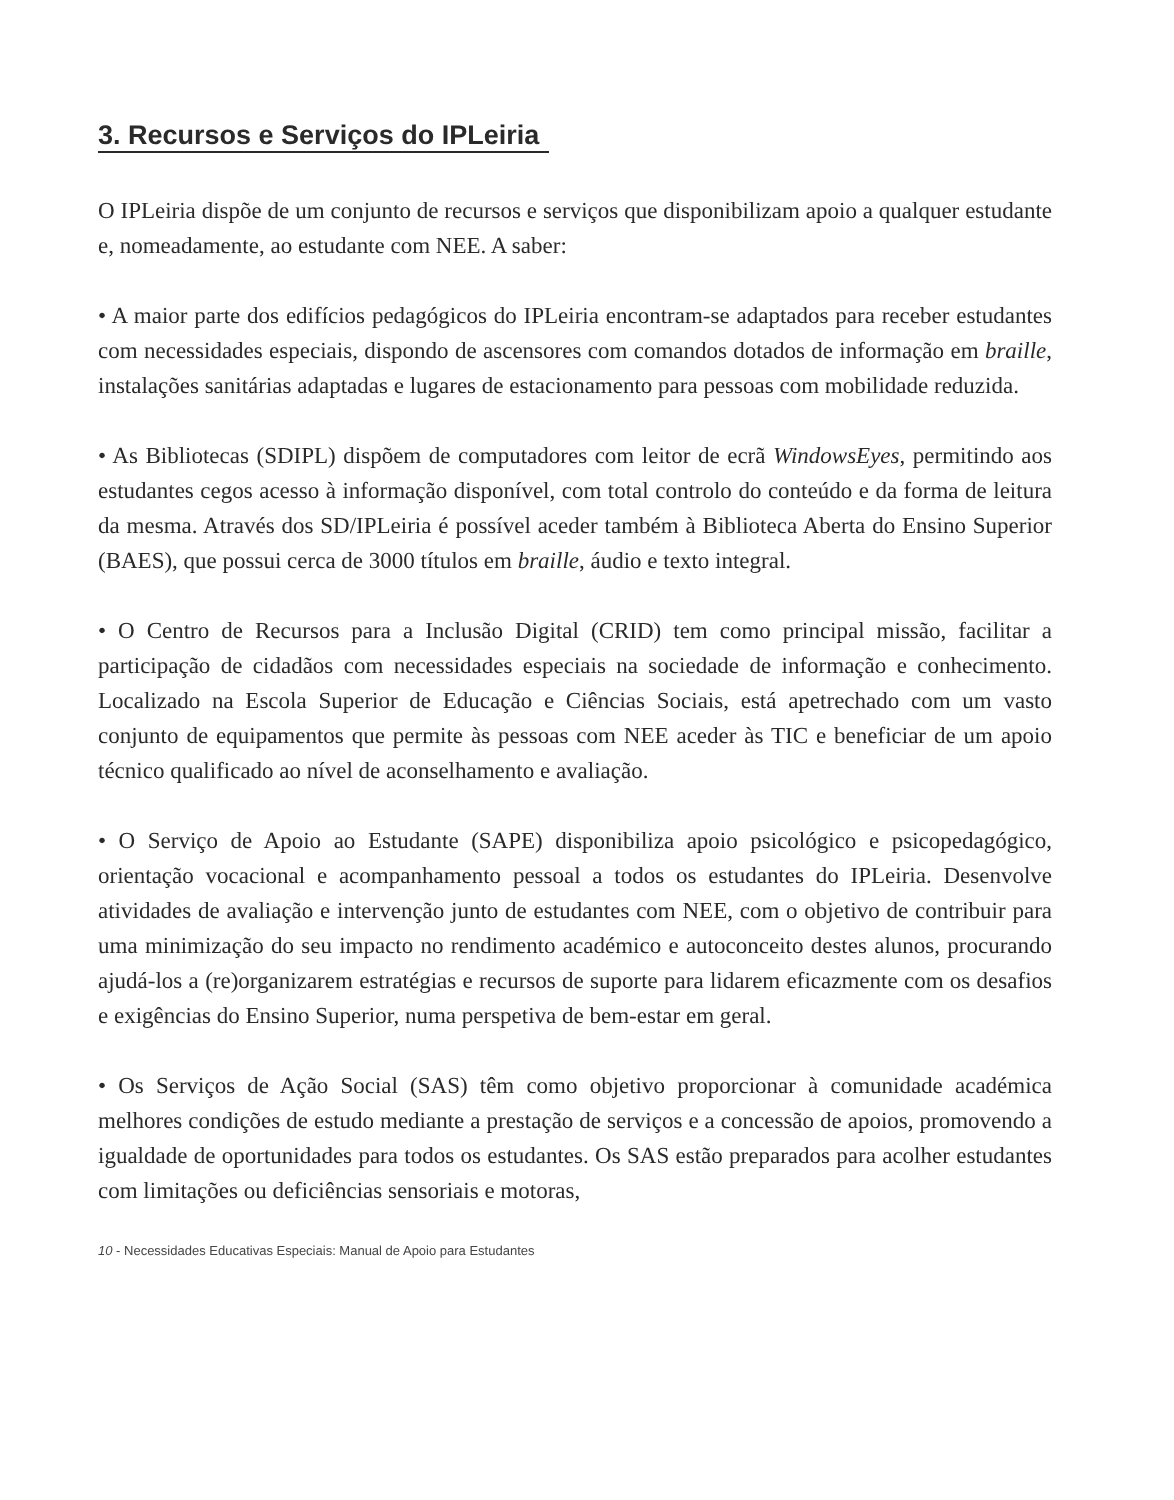3. Recursos e Serviços do IPLeiria
O IPLeiria dispõe de um conjunto de recursos e serviços que disponibilizam apoio a qualquer estudante e, nomeadamente, ao estudante com NEE. A saber:
• A maior parte dos edifícios pedagógicos do IPLeiria encontram-se adaptados para receber estudantes com necessidades especiais, dispondo de ascensores com comandos dotados de informação em braille, instalações sanitárias adaptadas e lugares de estacionamento para pessoas com mobilidade reduzida.
• As Bibliotecas (SDIPL) dispõem de computadores com leitor de ecrã WindowsEyes, permitindo aos estudantes cegos acesso à informação disponível, com total controlo do conteúdo e da forma de leitura da mesma. Através dos SD/IPLeiria é possível aceder também à Biblioteca Aberta do Ensino Superior (BAES), que possui cerca de 3000 títulos em braille, áudio e texto integral.
• O Centro de Recursos para a Inclusão Digital (CRID) tem como principal missão, facilitar a participação de cidadãos com necessidades especiais na sociedade de informação e conhecimento. Localizado na Escola Superior de Educação e Ciências Sociais, está apetrechado com um vasto conjunto de equipamentos que permite às pessoas com NEE aceder às TIC e beneficiar de um apoio técnico qualificado ao nível de aconselhamento e avaliação.
• O Serviço de Apoio ao Estudante (SAPE) disponibiliza apoio psicológico e psicopedagógico, orientação vocacional e acompanhamento pessoal a todos os estudantes do IPLeiria. Desenvolve atividades de avaliação e intervenção junto de estudantes com NEE, com o objetivo de contribuir para uma minimização do seu impacto no rendimento académico e autoconceito destes alunos, procurando ajudá-los a (re)organizarem estratégias e recursos de suporte para lidarem eficazmente com os desafios e exigências do Ensino Superior, numa perspetiva de bem-estar em geral.
• Os Serviços de Ação Social (SAS) têm como objetivo proporcionar à comunidade académica melhores condições de estudo mediante a prestação de serviços e a concessão de apoios, promovendo a igualdade de oportunidades para todos os estudantes. Os SAS estão preparados para acolher estudantes com limitações ou deficiências sensoriais e motoras,
10 - Necessidades Educativas Especiais: Manual de Apoio para Estudantes